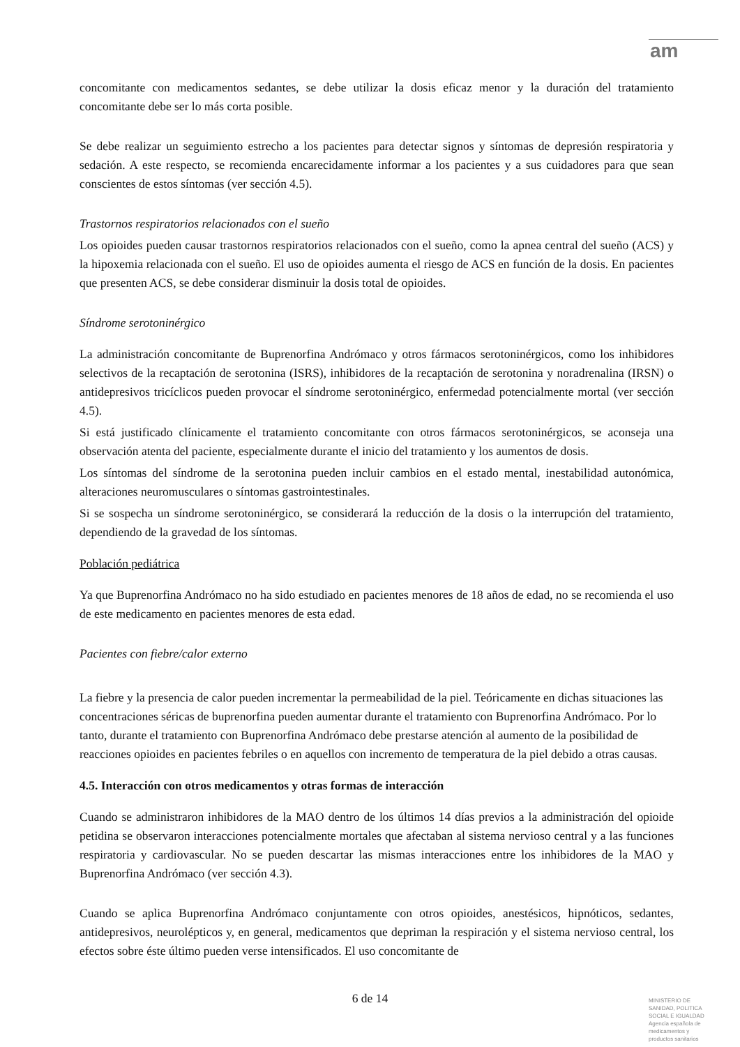am
concomitante con medicamentos sedantes, se debe utilizar la dosis eficaz menor y la duración del tratamiento concomitante debe ser lo más corta posible.
Se debe realizar un seguimiento estrecho a los pacientes para detectar signos y síntomas de depresión respiratoria y sedación. A este respecto, se recomienda encarecidamente informar a los pacientes y a sus cuidadores para que sean conscientes de estos síntomas (ver sección 4.5).
Trastornos respiratorios relacionados con el sueño
Los opioides pueden causar trastornos respiratorios relacionados con el sueño, como la apnea central del sueño (ACS) y la hipoxemia relacionada con el sueño. El uso de opioides aumenta el riesgo de ACS en función de la dosis. En pacientes que presenten ACS, se debe considerar disminuir la dosis total de opioides.
Síndrome serotoninérgico
La administración concomitante de Buprenorfina Andrómaco y otros fármacos serotoninérgicos, como los inhibidores selectivos de la recaptación de serotonina (ISRS), inhibidores de la recaptación de serotonina y noradrenalina (IRSN) o antidepresivos tricíclicos pueden provocar el síndrome serotoninérgico, enfermedad potencialmente mortal (ver sección 4.5).
Si está justificado clínicamente el tratamiento concomitante con otros fármacos serotoninérgicos, se aconseja una observación atenta del paciente, especialmente durante el inicio del tratamiento y los aumentos de dosis.
Los síntomas del síndrome de la serotonina pueden incluir cambios en el estado mental, inestabilidad autonómica, alteraciones neuromusculares o síntomas gastrointestinales.
Si se sospecha un síndrome serotoninérgico, se considerará la reducción de la dosis o la interrupción del tratamiento, dependiendo de la gravedad de los síntomas.
Población pediátrica
Ya que Buprenorfina Andrómaco no ha sido estudiado en pacientes menores de 18 años de edad, no se recomienda el uso de este medicamento en pacientes menores de esta edad.
Pacientes con fiebre/calor externo
La fiebre y la presencia de calor pueden incrementar la permeabilidad de la piel. Teóricamente en dichas situaciones las concentraciones séricas de buprenorfina pueden aumentar durante el tratamiento con Buprenorfina Andrómaco. Por lo tanto, durante el tratamiento con Buprenorfina Andrómaco debe prestarse atención al aumento de la posibilidad de reacciones opioides en pacientes febriles o en aquellos con incremento de temperatura de la piel debido a otras causas.
4.5. Interacción con otros medicamentos y otras formas de interacción
Cuando se administraron inhibidores de la MAO dentro de los últimos 14 días previos a la administración del opioide petidina se observaron interacciones potencialmente mortales que afectaban al sistema nervioso central y a las funciones respiratoria y cardiovascular. No se pueden descartar las mismas interacciones entre los inhibidores de la MAO y Buprenorfina Andrómaco (ver sección 4.3).
Cuando se aplica Buprenorfina Andrómaco conjuntamente con otros opioides, anestésicos, hipnóticos, sedantes, antidepresivos, neurolépticos y, en general, medicamentos que depriman la respiración y el sistema nervioso central, los efectos sobre éste último pueden verse intensificados. El uso concomitante de
6 de 14
MINISTERIO DE
SANIDAD, POLITICA
SOCIAL E IGUALDAD
Agencia española de
medicamentos y
productos sanitarios